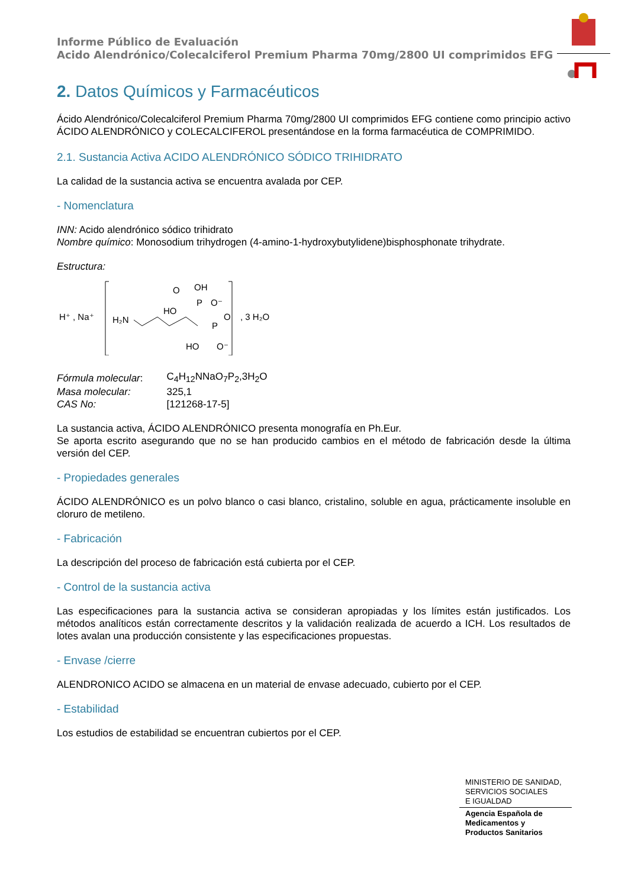Informe Público de Evaluación
Acido Alendrónico/Colecalciferol Premium Pharma 70mg/2800 UI comprimidos EFG
2. Datos Químicos y Farmacéuticos
Ácido Alendrónico/Colecalciferol Premium Pharma 70mg/2800 UI comprimidos EFG contiene como principio activo ÁCIDO ALENDRÓNICO y COLECALCIFEROL presentándose en la forma farmacéutica de COMPRIMIDO.
2.1. Sustancia Activa ACIDO ALENDRÓNICO SÓDICO TRIHIDRATO
La calidad de la sustancia activa se encuentra avalada por CEP.
- Nomenclatura
INN: Acido alendrónico sódico trihidrato
Nombre químico: Monosodium trihydrogen (4-amino-1-hydroxybutylidene)bisphosphonate trihydrate.
Estructura:
H⁺ , Na⁺
H₂N
HO
P
O⁻
O
OH
P
O
HO
O⁻
, 3 H₂O
| Fórmula molecular : | C<sub>4</sub>H<sub>12</sub>NNaO<sub>7</sub>P<sub>2</sub>,3H<sub>2</sub>O |
| Masa molecular: | 325,1 |
| CAS No: | [121268-17-5] |
La sustancia activa, ÁCIDO ALENDRÓNICO presenta monografía en Ph.Eur.
Se aporta escrito asegurando que no se han producido cambios en el método de fabricación desde la última versión del CEP.
- Propiedades generales
ÁCIDO ALENDRÓNICO es un polvo blanco o casi blanco, cristalino, soluble en agua, prácticamente insoluble en cloruro de metileno.
- Fabricación
La descripción del proceso de fabricación está cubierta por el CEP.
- Control de la sustancia activa
Las especificaciones para la sustancia activa se consideran apropiadas y los límites están justificados. Los métodos analíticos están correctamente descritos y la validación realizada de acuerdo a ICH. Los resultados de lotes avalan una producción consistente y las especificaciones propuestas.
- Envase /cierre
ALENDRONICO ACIDO se almacena en un material de envase adecuado, cubierto por el CEP.
- Estabilidad
Los estudios de estabilidad se encuentran cubiertos por el CEP.
MINISTERIO DE SANIDAD,
SERVICIOS SOCIALES
E IGUALDAD
Agencia Española de
Medicamentos y
Productos Sanitarios